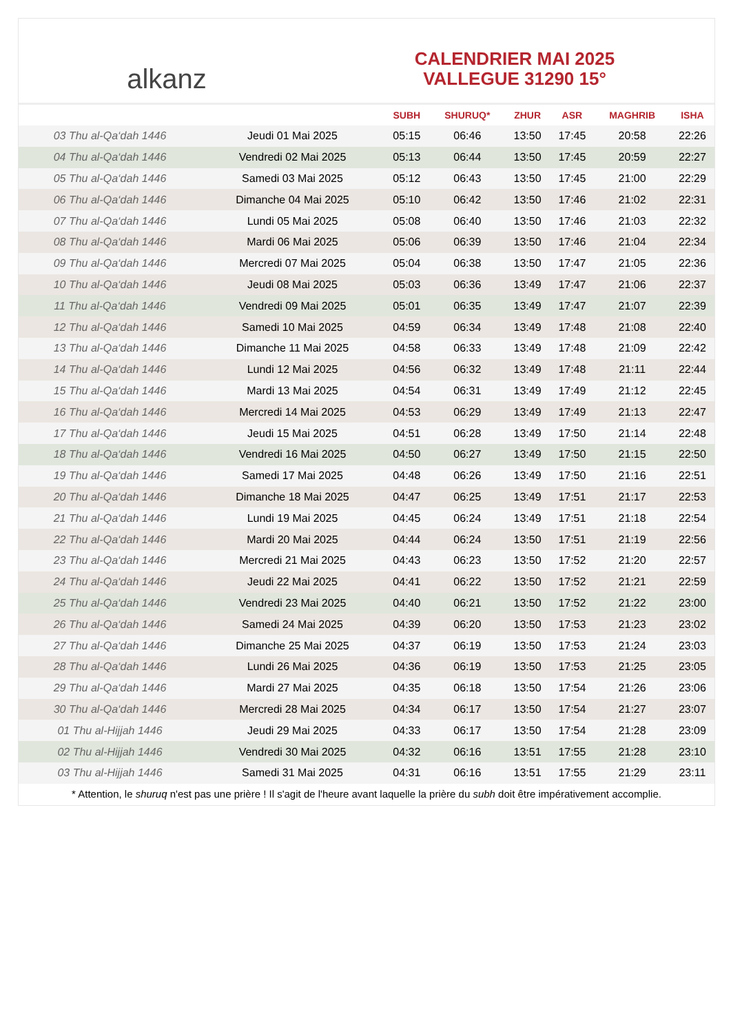alkanz
CALENDRIER MAI 2025
VALLEGUE 31290 15°
| | | SUBH | SHURUQ* | ZHUR | ASR | MAGHRIB | ISHA |
| --- | --- | --- | --- | --- | --- | --- | --- |
| 03 Thu al-Qa‘dah 1446 | Jeudi 01 Mai 2025 | 05:15 | 06:46 | 13:50 | 17:45 | 20:58 | 22:26 |
| 04 Thu al-Qa‘dah 1446 | Vendredi 02 Mai 2025 | 05:13 | 06:44 | 13:50 | 17:45 | 20:59 | 22:27 |
| 05 Thu al-Qa‘dah 1446 | Samedi 03 Mai 2025 | 05:12 | 06:43 | 13:50 | 17:45 | 21:00 | 22:29 |
| 06 Thu al-Qa‘dah 1446 | Dimanche 04 Mai 2025 | 05:10 | 06:42 | 13:50 | 17:46 | 21:02 | 22:31 |
| 07 Thu al-Qa‘dah 1446 | Lundi 05 Mai 2025 | 05:08 | 06:40 | 13:50 | 17:46 | 21:03 | 22:32 |
| 08 Thu al-Qa‘dah 1446 | Mardi 06 Mai 2025 | 05:06 | 06:39 | 13:50 | 17:46 | 21:04 | 22:34 |
| 09 Thu al-Qa‘dah 1446 | Mercredi 07 Mai 2025 | 05:04 | 06:38 | 13:50 | 17:47 | 21:05 | 22:36 |
| 10 Thu al-Qa‘dah 1446 | Jeudi 08 Mai 2025 | 05:03 | 06:36 | 13:49 | 17:47 | 21:06 | 22:37 |
| 11 Thu al-Qa‘dah 1446 | Vendredi 09 Mai 2025 | 05:01 | 06:35 | 13:49 | 17:47 | 21:07 | 22:39 |
| 12 Thu al-Qa‘dah 1446 | Samedi 10 Mai 2025 | 04:59 | 06:34 | 13:49 | 17:48 | 21:08 | 22:40 |
| 13 Thu al-Qa‘dah 1446 | Dimanche 11 Mai 2025 | 04:58 | 06:33 | 13:49 | 17:48 | 21:09 | 22:42 |
| 14 Thu al-Qa‘dah 1446 | Lundi 12 Mai 2025 | 04:56 | 06:32 | 13:49 | 17:48 | 21:11 | 22:44 |
| 15 Thu al-Qa‘dah 1446 | Mardi 13 Mai 2025 | 04:54 | 06:31 | 13:49 | 17:49 | 21:12 | 22:45 |
| 16 Thu al-Qa‘dah 1446 | Mercredi 14 Mai 2025 | 04:53 | 06:29 | 13:49 | 17:49 | 21:13 | 22:47 |
| 17 Thu al-Qa‘dah 1446 | Jeudi 15 Mai 2025 | 04:51 | 06:28 | 13:49 | 17:50 | 21:14 | 22:48 |
| 18 Thu al-Qa‘dah 1446 | Vendredi 16 Mai 2025 | 04:50 | 06:27 | 13:49 | 17:50 | 21:15 | 22:50 |
| 19 Thu al-Qa‘dah 1446 | Samedi 17 Mai 2025 | 04:48 | 06:26 | 13:49 | 17:50 | 21:16 | 22:51 |
| 20 Thu al-Qa‘dah 1446 | Dimanche 18 Mai 2025 | 04:47 | 06:25 | 13:49 | 17:51 | 21:17 | 22:53 |
| 21 Thu al-Qa‘dah 1446 | Lundi 19 Mai 2025 | 04:45 | 06:24 | 13:49 | 17:51 | 21:18 | 22:54 |
| 22 Thu al-Qa‘dah 1446 | Mardi 20 Mai 2025 | 04:44 | 06:24 | 13:50 | 17:51 | 21:19 | 22:56 |
| 23 Thu al-Qa‘dah 1446 | Mercredi 21 Mai 2025 | 04:43 | 06:23 | 13:50 | 17:52 | 21:20 | 22:57 |
| 24 Thu al-Qa‘dah 1446 | Jeudi 22 Mai 2025 | 04:41 | 06:22 | 13:50 | 17:52 | 21:21 | 22:59 |
| 25 Thu al-Qa‘dah 1446 | Vendredi 23 Mai 2025 | 04:40 | 06:21 | 13:50 | 17:52 | 21:22 | 23:00 |
| 26 Thu al-Qa‘dah 1446 | Samedi 24 Mai 2025 | 04:39 | 06:20 | 13:50 | 17:53 | 21:23 | 23:02 |
| 27 Thu al-Qa‘dah 1446 | Dimanche 25 Mai 2025 | 04:37 | 06:19 | 13:50 | 17:53 | 21:24 | 23:03 |
| 28 Thu al-Qa‘dah 1446 | Lundi 26 Mai 2025 | 04:36 | 06:19 | 13:50 | 17:53 | 21:25 | 23:05 |
| 29 Thu al-Qa‘dah 1446 | Mardi 27 Mai 2025 | 04:35 | 06:18 | 13:50 | 17:54 | 21:26 | 23:06 |
| 30 Thu al-Qa‘dah 1446 | Mercredi 28 Mai 2025 | 04:34 | 06:17 | 13:50 | 17:54 | 21:27 | 23:07 |
| 01 Thu al-Hijjah 1446 | Jeudi 29 Mai 2025 | 04:33 | 06:17 | 13:50 | 17:54 | 21:28 | 23:09 |
| 02 Thu al-Hijjah 1446 | Vendredi 30 Mai 2025 | 04:32 | 06:16 | 13:51 | 17:55 | 21:28 | 23:10 |
| 03 Thu al-Hijjah 1446 | Samedi 31 Mai 2025 | 04:31 | 06:16 | 13:51 | 17:55 | 21:29 | 23:11 |
* Attention, le shuruq n'est pas une prière ! Il s'agit de l'heure avant laquelle la prière du subh doit être impérativement accomplie.